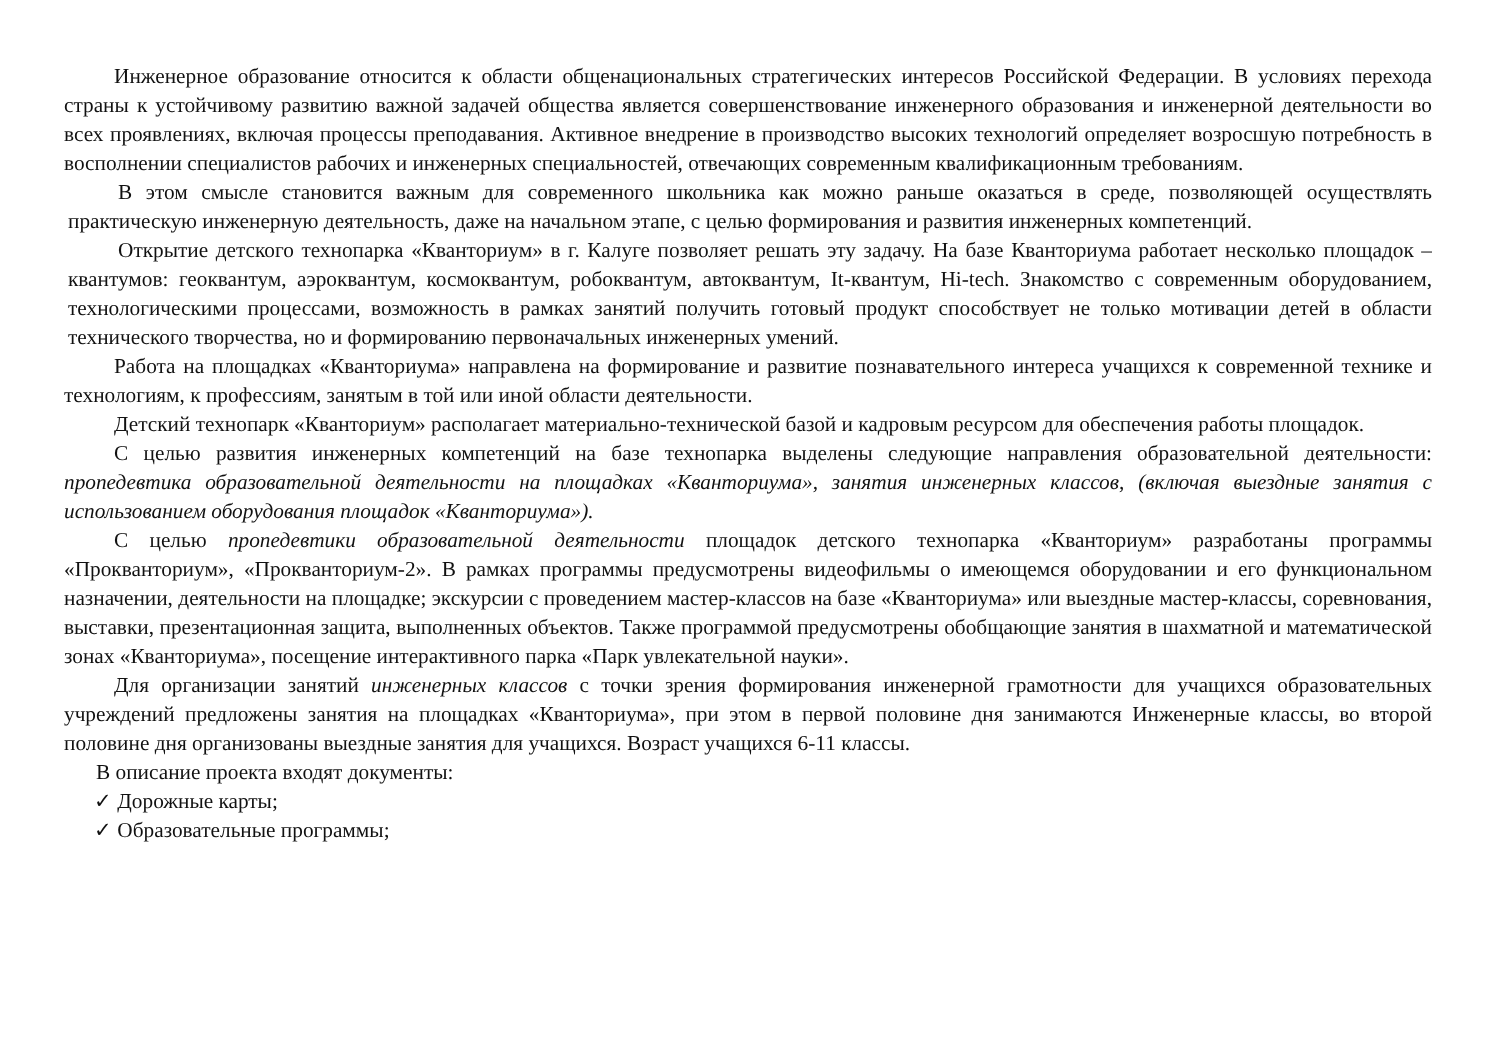Инженерное образование относится к области общенациональных стратегических интересов Российской Федерации. В условиях перехода страны к устойчивому развитию важной задачей общества является совершенствование инженерного образования и инженерной деятельности во всех проявлениях, включая процессы преподавания. Активное внедрение в производство высоких технологий определяет возросшую потребность в восполнении специалистов рабочих и инженерных специальностей, отвечающих современным квалификационным требованиям.
В этом смысле становится важным для современного школьника как можно раньше оказаться в среде, позволяющей осуществлять практическую инженерную деятельность, даже на начальном этапе, с целью формирования и развития инженерных компетенций.
Открытие детского технопарка «Кванториум» в г. Калуге позволяет решать эту задачу. На базе Кванториума работает несколько площадок – квантумов: геоквантум, аэроквантум, космоквантум, робоквантум, автоквантум, It-квантум, Hi-tech. Знакомство с современным оборудованием, технологическими процессами, возможность в рамках занятий получить готовый продукт способствует не только мотивации детей в области технического творчества, но и формированию первоначальных инженерных умений.
Работа на площадках «Кванториума» направлена на формирование и развитие познавательного интереса учащихся к современной технике и технологиям, к профессиям, занятым в той или иной области деятельности.
Детский технопарк «Кванториум» располагает материально-технической базой и кадровым ресурсом для обеспечения работы площадок.
С целью развития инженерных компетенций на базе технопарка выделены следующие направления образовательной деятельности: пропедевтика образовательной деятельности на площадках «Кванториума», занятия инженерных классов, (включая выездные занятия с использованием оборудования площадок «Кванториума»).
С целью пропедевтики образовательной деятельности площадок детского технопарка «Кванториум» разработаны программы «Прокванториум», «Прокванториум-2». В рамках программы предусмотрены видеофильмы о имеющемся оборудовании и его функциональном назначении, деятельности на площадке; экскурсии с проведением мастер-классов на базе «Кванториума» или выездные мастер-классы, соревнования, выставки, презентационная защита, выполненных объектов. Также программой предусмотрены обобщающие занятия в шахматной и математической зонах «Кванториума», посещение интерактивного парка «Парк увлекательной науки».
Для организации занятий инженерных классов с точки зрения формирования инженерной грамотности для учащихся образовательных учреждений предложены занятия на площадках «Кванториума», при этом в первой половине дня занимаются Инженерные классы, во второй половине дня организованы выездные занятия для учащихся. Возраст учащихся 6-11 классы.
В описание проекта входят документы:
✓ Дорожные карты;
✓ Образовательные программы;